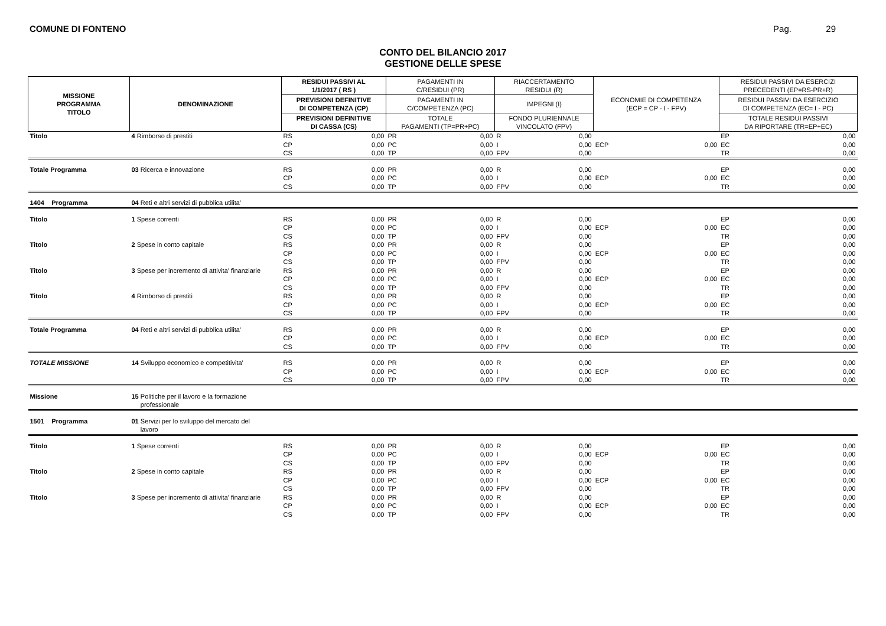COMUNE DI FONTENO Pag. 29
CONTO DEL BILANCIO 2017
GESTIONE DELLE SPESE
| MISSIONE PROGRAMMA TITOLO | DENOMINAZIONE | RESIDUI PASSIVI AL 1/1/2017 ( RS ) | | PAGAMENTI IN C/RESIDUI (PR) | | RIACCERTAMENTO RESIDUI (R) | | ECONOMIE DI COMPETENZA (ECP = CP - I - FPV) | | RESIDUI PASSIVI DA ESERCIZI PRECEDENTI (EP=RS-PR+R) | |
| --- | --- | --- | --- | --- | --- | --- | --- | --- | --- | --- | --- |
| | | PREVISIONI DEFINITIVE DI COMPETENZA (CP) | | PAGAMENTI IN C/COMPETENZA (PC) | | IMPEGNI (I) | | | | RESIDUI PASSIVI DA ESERCIZIO DI COMPETENZA (EC= I - PC) | |
| | | PREVISIONI DEFINITIVE DI CASSA (CS) | | TOTALE PAGAMENTI (TP=PR+PC) | | FONDO PLURIENNALE VINCOLATO (FPV) | | | | TOTALE RESIDUI PASSIVI DA RIPORTARE (TR=EP+EC) | |
| Titolo | 4 Rimborso di prestiti | RS CP CS | 0,00 0,00 0,00 | PR PC TP | 0,00 0,00 0,00 | R I FPV | 0,00 0,00 0,00 | ECP | 0,00 | EP EC TR | 0,00 0,00 0,00 |
| Totale Programma | 03 Ricerca e innovazione | RS CP CS | 0,00 0,00 0,00 | PR PC TP | 0,00 0,00 0,00 | R I FPV | 0,00 0,00 0,00 | ECP | 0,00 | EP EC TR | 0,00 0,00 0,00 |
| 1404 Programma | 04 Reti e altri servizi di pubblica utilita' | | | | | | | | | | |
| Titolo | 1 Spese correnti | RS CP CS | 0,00 0,00 0,00 | PR PC TP | 0,00 0,00 0,00 | R I FPV | 0,00 0,00 0,00 | ECP | 0,00 | EP EC TR | 0,00 0,00 0,00 |
| Titolo | 2 Spese in conto capitale | RS CP CS | 0,00 0,00 0,00 | PR PC TP | 0,00 0,00 0,00 | R I FPV | 0,00 0,00 0,00 | ECP | 0,00 | EP EC TR | 0,00 0,00 0,00 |
| Titolo | 3 Spese per incremento di attivita' finanziarie | RS CP CS | 0,00 0,00 0,00 | PR PC TP | 0,00 0,00 0,00 | R I FPV | 0,00 0,00 0,00 | ECP | 0,00 | EP EC TR | 0,00 0,00 0,00 |
| Titolo | 4 Rimborso di prestiti | RS CP CS | 0,00 0,00 0,00 | PR PC TP | 0,00 0,00 0,00 | R I FPV | 0,00 0,00 0,00 | ECP | 0,00 | EP EC TR | 0,00 0,00 0,00 |
| Totale Programma | 04 Reti e altri servizi di pubblica utilita' | RS CP CS | 0,00 0,00 0,00 | PR PC TP | 0,00 0,00 0,00 | R I FPV | 0,00 0,00 0,00 | ECP | 0,00 | EP EC TR | 0,00 0,00 0,00 |
| TOTALE MISSIONE | 14 Sviluppo economico e competitivita' | RS CP CS | 0,00 0,00 0,00 | PR PC TP | 0,00 0,00 0,00 | R I FPV | 0,00 0,00 0,00 | ECP | 0,00 | EP EC TR | 0,00 0,00 0,00 |
| Missione | 15 Politiche per il lavoro e la formazione professionale | | | | | | | | | | |
| 1501 Programma | 01 Servizi per lo sviluppo del mercato del lavoro | | | | | | | | | | |
| Titolo | 1 Spese correnti | RS CP CS | 0,00 0,00 0,00 | PR PC TP | 0,00 0,00 0,00 | R I FPV | 0,00 0,00 0,00 | ECP | 0,00 | EP EC TR | 0,00 0,00 0,00 |
| Titolo | 2 Spese in conto capitale | RS CP CS | 0,00 0,00 0,00 | PR PC TP | 0,00 0,00 0,00 | R I FPV | 0,00 0,00 0,00 | ECP | 0,00 | EP EC TR | 0,00 0,00 0,00 |
| Titolo | 3 Spese per incremento di attivita' finanziarie | RS CP CS | 0,00 0,00 0,00 | PR PC TP | 0,00 0,00 0,00 | R I FPV | 0,00 0,00 0,00 | ECP | 0,00 | EP EC TR | 0,00 0,00 0,00 |